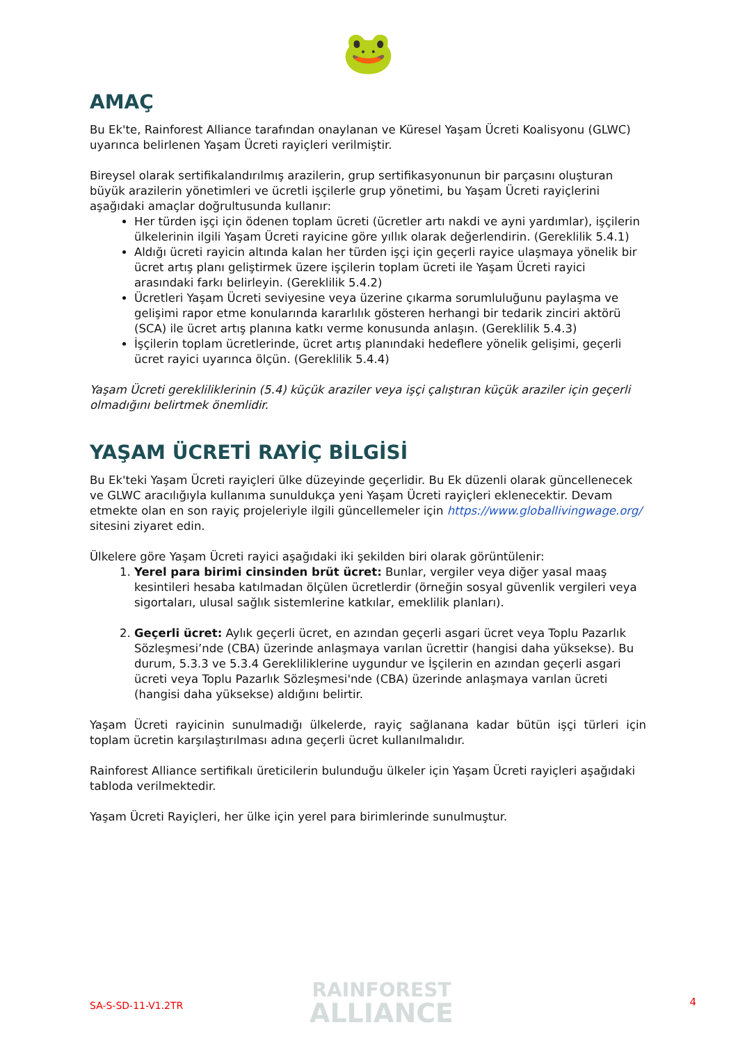🐸
AMAÇ
Bu Ek'te, Rainforest Alliance tarafından onaylanan ve Küresel Yaşam Ücreti Koalisyonu (GLWC) uyarınca belirlenen Yaşam Ücreti rayiçleri verilmiştir.
Bireysel olarak sertifikalandırılmış arazilerin, grup sertifikasyonunun bir parçasını oluşturan büyük arazilerin yönetimleri ve ücretli işçilerle grup yönetimi, bu Yaşam Ücreti rayiçlerini aşağıdaki amaçlar doğrultusunda kullanır:
Her türden işçi için ödenen toplam ücreti (ücretler artı nakdi ve ayni yardımlar), işçilerin ülkelerinin ilgili Yaşam Ücreti rayicine göre yıllık olarak değerlendirin. (Gereklilik 5.4.1)
Aldığı ücreti rayicin altında kalan her türden işçi için geçerli rayice ulaşmaya yönelik bir ücret artış planı geliştirmek üzere işçilerin toplam ücreti ile Yaşam Ücreti rayici arasındaki farkı belirleyin. (Gereklilik 5.4.2)
Ücretleri Yaşam Ücreti seviyesine veya üzerine çıkarma sorumluluğunu paylaşma ve gelişimi rapor etme konularında kararlılık gösteren herhangi bir tedarik zinciri aktörü (SCA) ile ücret artış planına katkı verme konusunda anlaşın. (Gereklilik 5.4.3)
İşçilerin toplam ücretlerinde, ücret artış planındaki hedeflere yönelik gelişimi, geçerli ücret rayici uyarınca ölçün. (Gereklilik 5.4.4)
Yaşam Ücreti gerekliliklerinin (5.4) küçük araziler veya işçi çalıştıran küçük araziler için geçerli olmadığını belirtmek önemlidir.
YAŞAM ÜCRETİ RAYİÇ BİLGİSİ
Bu Ek'teki Yaşam Ücreti rayiçleri ülke düzeyinde geçerlidir. Bu Ek düzenli olarak güncellenecek ve GLWC aracılığıyla kullanıma sunuldukça yeni Yaşam Ücreti rayiçleri eklenecektir. Devam etmekte olan en son rayiç projeleriyle ilgili güncellemeler için https://www.globallivingwage.org/ sitesini ziyaret edin.
Ülkelere göre Yaşam Ücreti rayici aşağıdaki iki şekilden biri olarak görüntülenir:
1. Yerel para birimi cinsinden brüt ücret: Bunlar, vergiler veya diğer yasal maaş kesintileri hesaba katılmadan ölçülen ücretlerdir (örneğin sosyal güvenlik vergileri veya sigortaları, ulusal sağlık sistemlerine katkılar, emeklilik planları).
2. Geçerli ücret: Aylık geçerli ücret, en azından geçerli asgari ücret veya Toplu Pazarlık Sözleşmesi’nde (CBA) üzerinde anlaşmaya varılan ücrettir (hangisi daha yüksekse). Bu durum, 5.3.3 ve 5.3.4 Gerekliliklerine uygundur ve İşçilerin en azından geçerli asgari ücreti veya Toplu Pazarlık Sözleşmesi'nde (CBA) üzerinde anlaşmaya varılan ücreti (hangisi daha yüksekse) aldığını belirtir.
Yaşam Ücreti rayicinin sunulmadığı ülkelerde, rayiç sağlanana kadar bütün işçi türleri için toplam ücretin karşılaştırılması adına geçerli ücret kullanılmalıdır.
Rainforest Alliance sertifikalı üreticilerin bulunduğu ülkeler için Yaşam Ücreti rayiçleri aşağıdaki tabloda verilmektedir.
Yaşam Ücreti Rayiçleri, her ülke için yerel para birimlerinde sunulmuştur.
SA-S-SD-11-V1.2TR
RAINFOREST
ALLIANCE
4